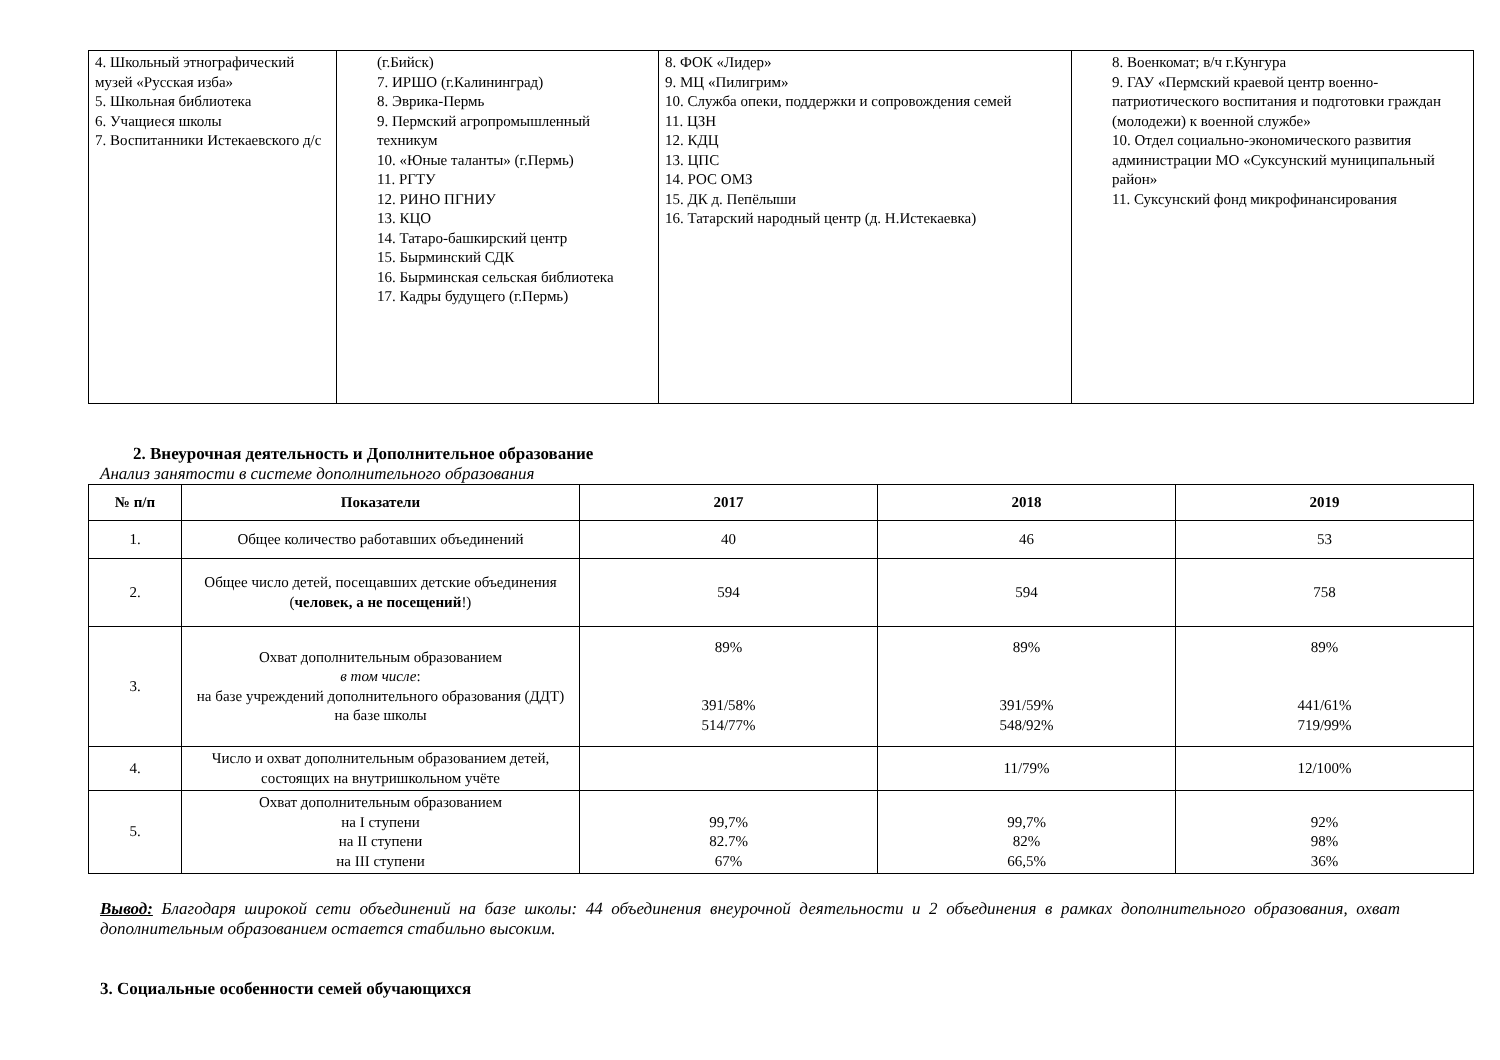| 4. Школьный этнографический музей «Русская изба» 5. Школьная библиотека 6. Учащиеся школы 7. Воспитанники Истекаевского д/с | (г.Бийск) 7. ИРШО (г.Калининград) 8. Эврика-Пермь 9. Пермский агропромышленный техникум 10. «Юные таланты» (г.Пермь) 11. РГТУ 12. РИНО ПГНИУ 13. КЦО 14. Татаро-башкирский центр 15. Бырминский СДК 16. Бырминская сельская библиотека 17. Кадры будущего (г.Пермь) | 8. ФОК «Лидер» 9. МЦ «Пилигрим» 10. Служба опеки, поддержки и сопровождения семей 11. ЦЗН 12. КДЦ 13. ЦПС 14. РОС ОМЗ 15. ДК д. Пепёлыши 16. Татарский народный центр (д. Н.Истекаевка) | 8. Военкомат; в/ч г.Кунгура 9. ГАУ «Пермский краевой центр военно-патриотического воспитания и подготовки граждан (молодежи) к военной службе» 10. Отдел социально-экономического развития администрации МО «Суксунский муниципальный район» 11. Суксунский фонд микрофинансирования |
2. Внеурочная деятельность и Дополнительное образование
Анализ занятости в системе дополнительного образования
| № п/п | Показатели | 2017 | 2018 | 2019 |
| --- | --- | --- | --- | --- |
| 1. | Общее количество работавших объединений | 40 | 46 | 53 |
| 2. | Общее число детей, посещавших детские объединения ( человек, а не посещений !) | 594 | 594 | 758 |
| 3. | Охват дополнительным образованием в том числе : на базе учреждений дополнительного образования (ДДТ) на базе школы | 89% 391/58% 514/77% | 89% 391/59% 548/92% | 89% 441/61% 719/99% |
| 4. | Число и охват дополнительным образованием детей, состоящих на внутришкольном учёте | | 11/79% | 12/100% |
| 5. | Охват дополнительным образованием на I ступени на II ступени на III ступени | 99,7% 82.7% 67% | 99,7% 82% 66,5% | 92% 98% 36% |
Вывод: Благодаря широкой сети объединений на базе школы: 44 объединения внеурочной деятельности и 2 объединения в рамках дополнительного образования, охват дополнительным образованием остается стабильно высоким.
3. Социальные особенности семей обучающихся